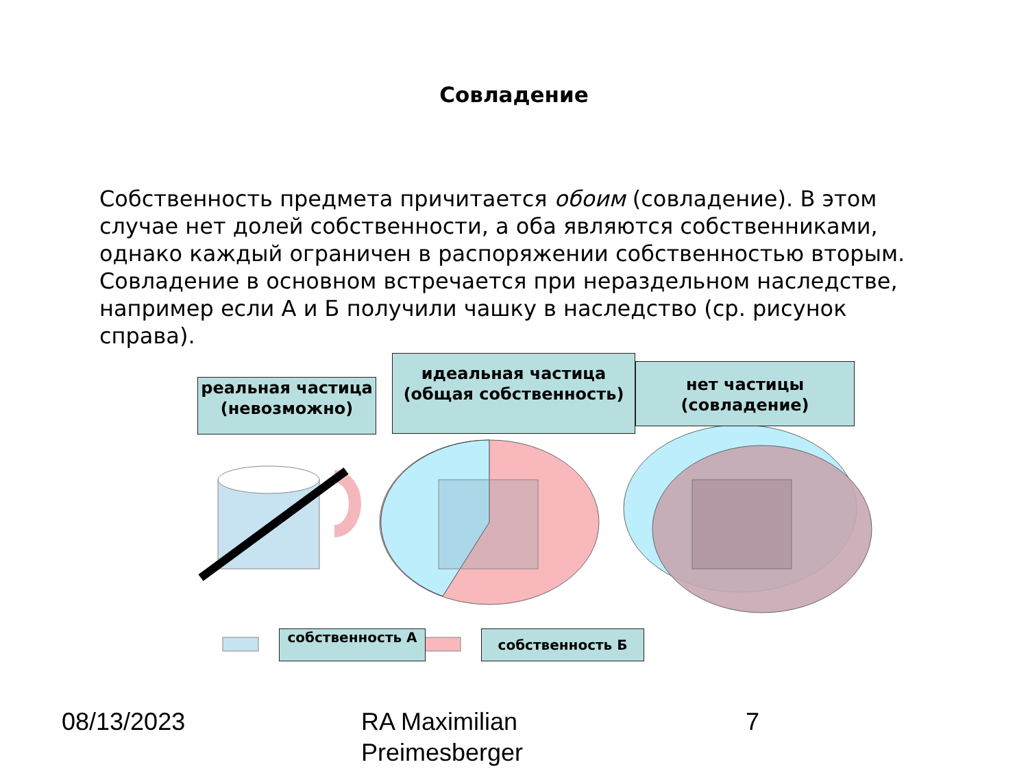Совладение
Собственность предмета причитается обоим (совладение). В этом случае нет долей собственности, а оба являются собственниками, однако каждый ограничен в распоряжении собственностью вторым. Совладение в основном встречается при нераздельном наследстве, например если А и Б получили чашку в наследство (ср. рисунок справа).
реальная частица (невозможно)
идеальная частица (общая собственность)
нет частицы (совладение)
собственность А собственность Б
08/13/2023
RA Maximilian
Preimesberger
7